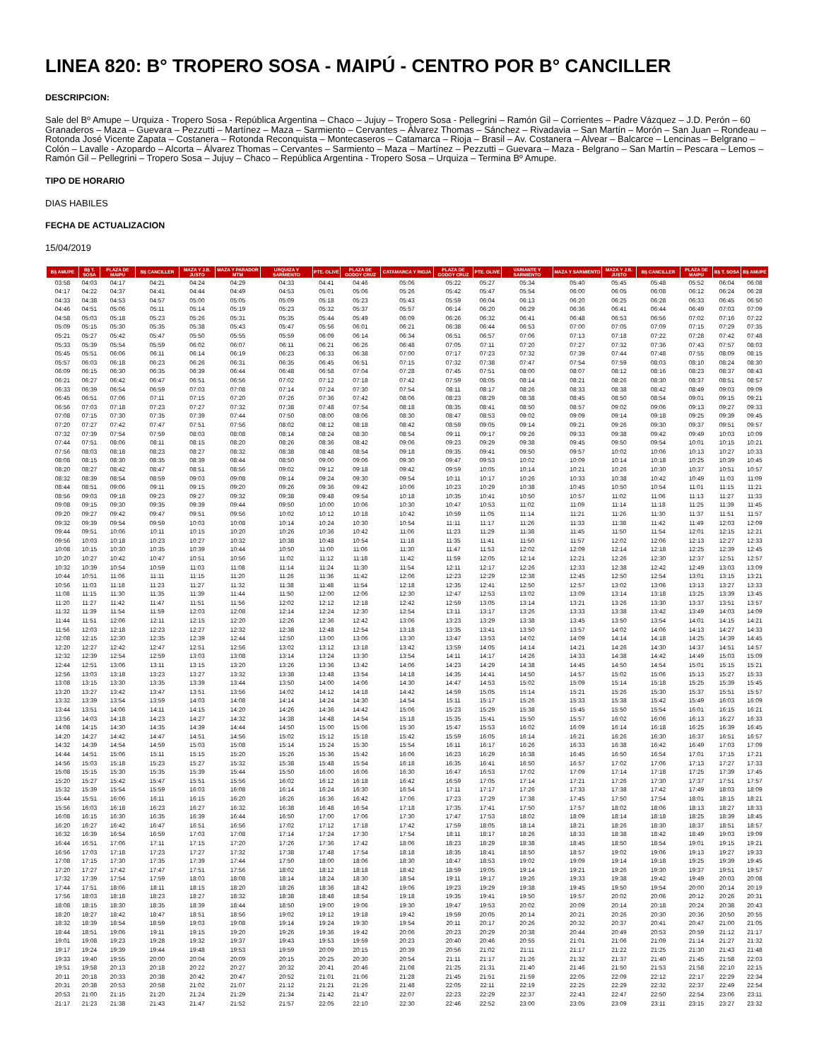LINEA 820: B° TROPERO SOSA - MAIPÚ - CENTRO POR B° CANCILLER
DESCRIPCION:
Sale del Bº Amupe – Urquiza - Tropero Sosa - República Argentina – Chaco – Jujuy – Tropero Sosa - Pellegrini – Ramón Gil – Corrientes – Padre Vázquez – J.D. Perón – 60 Granaderos – Maza – Guevara – Pezzutti – Martínez – Maza – Sarmiento – Cervantes – Álvarez Thomas – Sánchez – Rivadavia – San Martín – Morón – San Juan – Rondeau – Rotonda José Vicente Zapata – Costanera – Rotonda Reconquista – Montecaseros – Catamarca – Rioja – Brasil – Av. Costanera – Alvear – Balcarce – Lencinas – Belgrano – Colón – Lavalle - Azopardo – Alcorta – Álvarez Thomas – Cervantes – Sarmiento – Maza – Martínez – Pezzutti – Guevara – Maza - Belgrano – San Martín – Pescara – Lemos – Ramón Gil – Pellegrini – Tropero Sosa – Jujuy – Chaco – República Argentina - Tropero Sosa – Urquiza – Termina Bº Amupe.
TIPO DE HORARIO
DIAS HABILES
FECHA DE ACTUALIZACION
15/04/2019
| B§ AMUPE | B§ T. SOSA | PLAZA DE MAIPU | B§ CANCILLER | MAZA Y J.B. JUSTO | MAZA Y PARADOR MTM | URQUIZA Y SARMIENTO | PTE. OLIVE | PLAZA DE GODOY CRUZ | CATAMARCA Y RIOJA | PLAZA DE GODOY CRUZ | PTE. OLIVE | VARIANTE Y SARMIENTO | MAZA Y SARMIENTO | MAZA Y J.B. JUSTO | B§ CANCILLER | PLAZA DE MAIPU | B§ T. SOSA | B§ AMUPE |
| --- | --- | --- | --- | --- | --- | --- | --- | --- | --- | --- | --- | --- | --- | --- | --- | --- | --- | --- |
| 03:58 | 04:03 | 04:17 | 04:21 | 04:24 | 04:29 | 04:33 | 04:41 | 04:46 | 05:06 | 05:22 | 05:27 | 05:34 | 05:40 | 05:45 | 05:48 | 05:52 | 06:04 | 06:08 |
| 04:17 | 04:22 | 04:37 | 04:41 | 04:44 | 04:49 | 04:53 | 05:01 | 05:06 | 05:26 | 05:42 | 05:47 | 05:54 | 06:00 | 06:05 | 06:08 | 06:12 | 06:24 | 06:28 |
| 04:33 | 04:38 | 04:53 | 04:57 | 05:00 | 05:05 | 05:09 | 05:18 | 05:23 | 05:43 | 05:59 | 06:04 | 06:13 | 06:20 | 06:25 | 06:28 | 06:33 | 06:45 | 06:50 |
| 04:46 | 04:51 | 05:06 | 05:11 | 05:14 | 05:19 | 05:23 | 05:32 | 05:37 | 05:57 | 06:14 | 06:20 | 06:29 | 06:36 | 06:41 | 06:44 | 06:49 | 07:03 | 07:09 |
| 04:58 | 05:03 | 05:18 | 05:23 | 05:26 | 05:31 | 05:35 | 05:44 | 05:49 | 06:09 | 06:26 | 06:32 | 06:41 | 06:48 | 06:53 | 06:56 | 07:02 | 07:16 | 07:22 |
| 05:09 | 05:15 | 05:30 | 05:35 | 05:38 | 05:43 | 05:47 | 05:56 | 06:01 | 06:21 | 06:38 | 06:44 | 06:53 | 07:00 | 07:05 | 07:09 | 07:15 | 07:29 | 07:35 |
| 05:21 | 05:27 | 05:42 | 05:47 | 05:50 | 05:55 | 05:59 | 06:09 | 06:14 | 06:34 | 06:51 | 06:57 | 07:06 | 07:13 | 07:18 | 07:22 | 07:28 | 07:42 | 07:48 |
| 05:33 | 05:39 | 05:54 | 05:59 | 06:02 | 06:07 | 06:11 | 06:21 | 06:26 | 06:48 | 07:05 | 07:11 | 07:20 | 07:27 | 07:32 | 07:36 | 07:43 | 07:57 | 08:03 |
| 05:45 | 05:51 | 06:06 | 06:11 | 06:14 | 06:19 | 06:23 | 06:33 | 06:38 | 07:00 | 07:17 | 07:23 | 07:32 | 07:39 | 07:44 | 07:48 | 07:55 | 08:09 | 08:15 |
| 05:57 | 06:03 | 06:18 | 06:23 | 06:26 | 06:31 | 06:35 | 06:45 | 06:51 | 07:15 | 07:32 | 07:38 | 07:47 | 07:54 | 07:59 | 08:03 | 08:10 | 08:24 | 08:30 |
| 06:09 | 06:15 | 06:30 | 06:35 | 06:39 | 06:44 | 06:48 | 06:58 | 07:04 | 07:28 | 07:45 | 07:51 | 08:00 | 08:07 | 08:12 | 08:16 | 08:23 | 08:37 | 08:43 |
| 06:21 | 06:27 | 06:42 | 06:47 | 06:51 | 06:56 | 07:02 | 07:12 | 07:18 | 07:42 | 07:59 | 08:05 | 08:14 | 08:21 | 08:26 | 08:30 | 08:37 | 08:51 | 08:57 |
| 06:33 | 06:39 | 06:54 | 06:59 | 07:03 | 07:08 | 07:14 | 07:24 | 07:30 | 07:54 | 08:11 | 08:17 | 08:26 | 08:33 | 08:38 | 08:42 | 08:49 | 09:03 | 09:09 |
| 06:45 | 06:51 | 07:06 | 07:11 | 07:15 | 07:20 | 07:26 | 07:36 | 07:42 | 08:06 | 08:23 | 08:29 | 08:38 | 08:45 | 08:50 | 08:54 | 09:01 | 09:15 | 09:21 |
| 06:56 | 07:03 | 07:18 | 07:23 | 07:27 | 07:32 | 07:38 | 07:48 | 07:54 | 08:18 | 08:35 | 08:41 | 08:50 | 08:57 | 09:02 | 09:06 | 09:13 | 09:27 | 09:33 |
| 07:08 | 07:15 | 07:30 | 07:35 | 07:39 | 07:44 | 07:50 | 08:00 | 08:06 | 08:30 | 08:47 | 08:53 | 09:02 | 09:09 | 09:14 | 09:18 | 09:25 | 09:39 | 09:45 |
| 07:20 | 07:27 | 07:42 | 07:47 | 07:51 | 07:56 | 08:02 | 08:12 | 08:18 | 08:42 | 08:59 | 09:05 | 09:14 | 09:21 | 09:26 | 09:30 | 09:37 | 09:51 | 09:57 |
| 07:32 | 07:39 | 07:54 | 07:59 | 08:03 | 08:08 | 08:14 | 08:24 | 08:30 | 08:54 | 09:11 | 09:17 | 09:26 | 09:33 | 09:38 | 09:42 | 09:49 | 10:03 | 10:09 |
| 07:44 | 07:51 | 08:06 | 08:11 | 08:15 | 08:20 | 08:26 | 08:36 | 08:42 | 09:06 | 09:23 | 09:29 | 09:38 | 09:45 | 09:50 | 09:54 | 10:01 | 10:15 | 10:21 |
| 07:56 | 08:03 | 08:18 | 08:23 | 08:27 | 08:32 | 08:38 | 08:48 | 08:54 | 09:18 | 09:35 | 09:41 | 09:50 | 09:57 | 10:02 | 10:06 | 10:13 | 10:27 | 10:33 |
| 08:08 | 08:15 | 08:30 | 08:35 | 08:39 | 08:44 | 08:50 | 09:00 | 09:06 | 09:30 | 09:47 | 09:53 | 10:02 | 10:09 | 10:14 | 10:18 | 10:25 | 10:39 | 10:45 |
| 08:20 | 08:27 | 08:42 | 08:47 | 08:51 | 08:56 | 09:02 | 09:12 | 09:18 | 09:42 | 09:59 | 10:05 | 10:14 | 10:21 | 10:26 | 10:30 | 10:37 | 10:51 | 10:57 |
| 08:32 | 08:39 | 08:54 | 08:59 | 09:03 | 09:08 | 09:14 | 09:24 | 09:30 | 09:54 | 10:11 | 10:17 | 10:26 | 10:33 | 10:38 | 10:42 | 10:49 | 11:03 | 11:09 |
| 08:44 | 08:51 | 09:06 | 09:11 | 09:15 | 09:20 | 09:26 | 09:36 | 09:42 | 10:06 | 10:23 | 10:29 | 10:38 | 10:45 | 10:50 | 10:54 | 11:01 | 11:15 | 11:21 |
| 08:56 | 09:03 | 09:18 | 09:23 | 09:27 | 09:32 | 09:38 | 09:48 | 09:54 | 10:18 | 10:35 | 10:41 | 10:50 | 10:57 | 11:02 | 11:06 | 11:13 | 11:27 | 11:33 |
| 09:08 | 09:15 | 09:30 | 09:35 | 09:39 | 09:44 | 09:50 | 10:00 | 10:06 | 10:30 | 10:47 | 10:53 | 11:02 | 11:09 | 11:14 | 11:18 | 11:25 | 11:39 | 11:45 |
| 09:20 | 09:27 | 09:42 | 09:47 | 09:51 | 09:56 | 10:02 | 10:12 | 10:18 | 10:42 | 10:59 | 11:05 | 11:14 | 11:21 | 11:26 | 11:30 | 11:37 | 11:51 | 11:57 |
| 09:32 | 09:39 | 09:54 | 09:59 | 10:03 | 10:08 | 10:14 | 10:24 | 10:30 | 10:54 | 11:11 | 11:17 | 11:26 | 11:33 | 11:38 | 11:42 | 11:49 | 12:03 | 12:09 |
| 09:44 | 09:51 | 10:06 | 10:11 | 10:15 | 10:20 | 10:26 | 10:36 | 10:42 | 11:06 | 11:23 | 11:29 | 11:38 | 11:45 | 11:50 | 11:54 | 12:01 | 12:15 | 12:21 |
| 09:56 | 10:03 | 10:18 | 10:23 | 10:27 | 10:32 | 10:38 | 10:48 | 10:54 | 11:18 | 11:35 | 11:41 | 11:50 | 11:57 | 12:02 | 12:06 | 12:13 | 12:27 | 12:33 |
| 10:08 | 10:15 | 10:30 | 10:35 | 10:39 | 10:44 | 10:50 | 11:00 | 11:06 | 11:30 | 11:47 | 11:53 | 12:02 | 12:09 | 12:14 | 12:18 | 12:25 | 12:39 | 12:45 |
| 10:20 | 10:27 | 10:42 | 10:47 | 10:51 | 10:56 | 11:02 | 11:12 | 11:18 | 11:42 | 11:59 | 12:05 | 12:14 | 12:21 | 12:26 | 12:30 | 12:37 | 12:51 | 12:57 |
| 10:32 | 10:39 | 10:54 | 10:59 | 11:03 | 11:08 | 11:14 | 11:24 | 11:30 | 11:54 | 12:11 | 12:17 | 12:26 | 12:33 | 12:38 | 12:42 | 12:49 | 13:03 | 13:09 |
| 10:44 | 10:51 | 11:06 | 11:11 | 11:15 | 11:20 | 11:26 | 11:36 | 11:42 | 12:06 | 12:23 | 12:29 | 12:38 | 12:45 | 12:50 | 12:54 | 13:01 | 13:15 | 13:21 |
| 10:56 | 11:03 | 11:18 | 11:23 | 11:27 | 11:32 | 11:38 | 11:48 | 11:54 | 12:18 | 12:35 | 12:41 | 12:50 | 12:57 | 13:02 | 13:06 | 13:13 | 13:27 | 13:33 |
| 11:08 | 11:15 | 11:30 | 11:35 | 11:39 | 11:44 | 11:50 | 12:00 | 12:06 | 12:30 | 12:47 | 12:53 | 13:02 | 13:09 | 13:14 | 13:18 | 13:25 | 13:39 | 13:45 |
| 11:20 | 11:27 | 11:42 | 11:47 | 11:51 | 11:56 | 12:02 | 12:12 | 12:18 | 12:42 | 12:59 | 13:05 | 13:14 | 13:21 | 13:26 | 13:30 | 13:37 | 13:51 | 13:57 |
| 11:32 | 11:39 | 11:54 | 11:59 | 12:03 | 12:08 | 12:14 | 12:24 | 12:30 | 12:54 | 13:11 | 13:17 | 13:26 | 13:33 | 13:38 | 13:42 | 13:49 | 14:03 | 14:09 |
| 11:44 | 11:51 | 12:06 | 12:11 | 12:15 | 12:20 | 12:26 | 12:36 | 12:42 | 13:06 | 13:23 | 13:29 | 13:38 | 13:45 | 13:50 | 13:54 | 14:01 | 14:15 | 14:21 |
| 11:56 | 12:03 | 12:18 | 12:23 | 12:27 | 12:32 | 12:38 | 12:48 | 12:54 | 13:18 | 13:35 | 13:41 | 13:50 | 13:57 | 14:02 | 14:06 | 14:13 | 14:27 | 14:33 |
| 12:08 | 12:15 | 12:30 | 12:35 | 12:39 | 12:44 | 12:50 | 13:00 | 13:06 | 13:30 | 13:47 | 13:53 | 14:02 | 14:09 | 14:14 | 14:18 | 14:25 | 14:39 | 14:45 |
| 12:20 | 12:27 | 12:42 | 12:47 | 12:51 | 12:56 | 13:02 | 13:12 | 13:18 | 13:42 | 13:59 | 14:05 | 14:14 | 14:21 | 14:26 | 14:30 | 14:37 | 14:51 | 14:57 |
| 12:32 | 12:39 | 12:54 | 12:59 | 13:03 | 13:08 | 13:14 | 13:24 | 13:30 | 13:54 | 14:11 | 14:17 | 14:26 | 14:33 | 14:38 | 14:42 | 14:49 | 15:03 | 15:09 |
| 12:44 | 12:51 | 13:06 | 13:11 | 13:15 | 13:20 | 13:26 | 13:36 | 13:42 | 14:06 | 14:23 | 14:29 | 14:38 | 14:45 | 14:50 | 14:54 | 15:01 | 15:15 | 15:21 |
| 12:56 | 13:03 | 13:18 | 13:23 | 13:27 | 13:32 | 13:38 | 13:48 | 13:54 | 14:18 | 14:35 | 14:41 | 14:50 | 14:57 | 15:02 | 15:06 | 15:13 | 15:27 | 15:33 |
| 13:08 | 13:15 | 13:30 | 13:35 | 13:39 | 13:44 | 13:50 | 14:00 | 14:06 | 14:30 | 14:47 | 14:53 | 15:02 | 15:09 | 15:14 | 15:18 | 15:25 | 15:39 | 15:45 |
| 13:20 | 13:27 | 13:42 | 13:47 | 13:51 | 13:56 | 14:02 | 14:12 | 14:18 | 14:42 | 14:59 | 15:05 | 15:14 | 15:21 | 15:26 | 15:30 | 15:37 | 15:51 | 15:57 |
| 13:32 | 13:39 | 13:54 | 13:59 | 14:03 | 14:08 | 14:14 | 14:24 | 14:30 | 14:54 | 15:11 | 15:17 | 15:26 | 15:33 | 15:38 | 15:42 | 15:49 | 16:03 | 16:09 |
| 13:44 | 13:51 | 14:06 | 14:11 | 14:15 | 14:20 | 14:26 | 14:36 | 14:42 | 15:06 | 15:23 | 15:29 | 15:38 | 15:45 | 15:50 | 15:54 | 16:01 | 16:15 | 16:21 |
| 13:56 | 14:03 | 14:18 | 14:23 | 14:27 | 14:32 | 14:38 | 14:48 | 14:54 | 15:18 | 15:35 | 15:41 | 15:50 | 15:57 | 16:02 | 16:06 | 16:13 | 16:27 | 16:33 |
| 14:08 | 14:15 | 14:30 | 14:35 | 14:39 | 14:44 | 14:50 | 15:00 | 15:06 | 15:30 | 15:47 | 15:53 | 16:02 | 16:09 | 16:14 | 16:18 | 16:25 | 16:39 | 16:45 |
| 14:20 | 14:27 | 14:42 | 14:47 | 14:51 | 14:56 | 15:02 | 15:12 | 15:18 | 15:42 | 15:59 | 16:05 | 16:14 | 16:21 | 16:26 | 16:30 | 16:37 | 16:51 | 16:57 |
| 14:32 | 14:39 | 14:54 | 14:59 | 15:03 | 15:08 | 15:14 | 15:24 | 15:30 | 15:54 | 16:11 | 16:17 | 16:26 | 16:33 | 16:38 | 16:42 | 16:49 | 17:03 | 17:09 |
| 14:44 | 14:51 | 15:06 | 15:11 | 15:15 | 15:20 | 15:26 | 15:36 | 15:42 | 16:06 | 16:23 | 16:29 | 16:38 | 16:45 | 16:50 | 16:54 | 17:01 | 17:15 | 17:21 |
| 14:56 | 15:03 | 15:18 | 15:23 | 15:27 | 15:32 | 15:38 | 15:48 | 15:54 | 16:18 | 16:35 | 16:41 | 16:50 | 16:57 | 17:02 | 17:06 | 17:13 | 17:27 | 17:33 |
| 15:08 | 15:15 | 15:30 | 15:35 | 15:39 | 15:44 | 15:50 | 16:00 | 16:06 | 16:30 | 16:47 | 16:53 | 17:02 | 17:09 | 17:14 | 17:18 | 17:25 | 17:39 | 17:45 |
| 15:20 | 15:27 | 15:42 | 15:47 | 15:51 | 15:56 | 16:02 | 16:12 | 16:18 | 16:42 | 16:59 | 17:05 | 17:14 | 17:21 | 17:26 | 17:30 | 17:37 | 17:51 | 17:57 |
| 15:32 | 15:39 | 15:54 | 15:59 | 16:03 | 16:08 | 16:14 | 16:24 | 16:30 | 16:54 | 17:11 | 17:17 | 17:26 | 17:33 | 17:38 | 17:42 | 17:49 | 18:03 | 18:09 |
| 15:44 | 15:51 | 16:06 | 16:11 | 16:15 | 16:20 | 16:26 | 16:36 | 16:42 | 17:06 | 17:23 | 17:29 | 17:38 | 17:45 | 17:50 | 17:54 | 18:01 | 18:15 | 18:21 |
| 15:56 | 16:03 | 16:18 | 16:23 | 16:27 | 16:32 | 16:38 | 16:48 | 16:54 | 17:18 | 17:35 | 17:41 | 17:50 | 17:57 | 18:02 | 18:06 | 18:13 | 18:27 | 18:33 |
| 16:08 | 16:15 | 16:30 | 16:35 | 16:39 | 16:44 | 16:50 | 17:00 | 17:06 | 17:30 | 17:47 | 17:53 | 18:02 | 18:09 | 18:14 | 18:18 | 18:25 | 18:39 | 18:45 |
| 16:20 | 16:27 | 16:42 | 16:47 | 16:51 | 16:56 | 17:02 | 17:12 | 17:18 | 17:42 | 17:59 | 18:05 | 18:14 | 18:21 | 18:26 | 18:30 | 18:37 | 18:51 | 18:57 |
| 16:32 | 16:39 | 16:54 | 16:59 | 17:03 | 17:08 | 17:14 | 17:24 | 17:30 | 17:54 | 18:11 | 18:17 | 18:26 | 18:33 | 18:38 | 18:42 | 18:49 | 19:03 | 19:09 |
| 16:44 | 16:51 | 17:06 | 17:11 | 17:15 | 17:20 | 17:26 | 17:36 | 17:42 | 18:06 | 18:23 | 18:29 | 18:38 | 18:45 | 18:50 | 18:54 | 19:01 | 19:15 | 19:21 |
| 16:56 | 17:03 | 17:18 | 17:23 | 17:27 | 17:32 | 17:38 | 17:48 | 17:54 | 18:18 | 18:35 | 18:41 | 18:50 | 18:57 | 19:02 | 19:06 | 19:13 | 19:27 | 19:33 |
| 17:08 | 17:15 | 17:30 | 17:35 | 17:39 | 17:44 | 17:50 | 18:00 | 18:06 | 18:30 | 18:47 | 18:53 | 19:02 | 19:09 | 19:14 | 19:18 | 19:25 | 19:39 | 19:45 |
| 17:20 | 17:27 | 17:42 | 17:47 | 17:51 | 17:56 | 18:02 | 18:12 | 18:18 | 18:42 | 18:59 | 19:05 | 19:14 | 19:21 | 19:26 | 19:30 | 19:37 | 19:51 | 19:57 |
| 17:32 | 17:39 | 17:54 | 17:59 | 18:03 | 18:08 | 18:14 | 18:24 | 18:30 | 18:54 | 19:11 | 19:17 | 19:26 | 19:33 | 19:38 | 19:42 | 19:49 | 20:03 | 20:08 |
| 17:44 | 17:51 | 18:06 | 18:11 | 18:15 | 18:20 | 18:26 | 18:36 | 18:42 | 19:06 | 19:23 | 19:29 | 19:38 | 19:45 | 19:50 | 19:54 | 20:00 | 20:14 | 20:19 |
| 17:56 | 18:03 | 18:18 | 18:23 | 18:27 | 18:32 | 18:38 | 18:48 | 18:54 | 19:18 | 19:35 | 19:41 | 19:50 | 19:57 | 20:02 | 20:06 | 20:12 | 20:26 | 20:31 |
| 18:08 | 18:15 | 18:30 | 18:35 | 18:39 | 18:44 | 18:50 | 19:00 | 19:06 | 19:30 | 19:47 | 19:53 | 20:02 | 20:09 | 20:14 | 20:18 | 20:24 | 20:38 | 20:43 |
| 18:20 | 18:27 | 18:42 | 18:47 | 18:51 | 18:56 | 19:02 | 19:12 | 19:18 | 19:42 | 19:59 | 20:05 | 20:14 | 20:21 | 20:26 | 20:30 | 20:36 | 20:50 | 20:55 |
| 18:32 | 18:39 | 18:54 | 18:59 | 19:03 | 19:08 | 19:14 | 19:24 | 19:30 | 19:54 | 20:11 | 20:17 | 20:26 | 20:32 | 20:37 | 20:41 | 20:47 | 21:00 | 21:05 |
| 18:44 | 18:51 | 19:06 | 19:11 | 19:15 | 19:20 | 19:26 | 19:36 | 19:42 | 20:06 | 20:23 | 20:29 | 20:38 | 20:44 | 20:49 | 20:53 | 20:59 | 21:12 | 21:17 |
| 19:01 | 19:08 | 19:23 | 19:28 | 19:32 | 19:37 | 19:43 | 19:53 | 19:59 | 20:23 | 20:40 | 20:46 | 20:55 | 21:01 | 21:06 | 21:09 | 21:14 | 21:27 | 21:32 |
| 19:17 | 19:24 | 19:39 | 19:44 | 19:48 | 19:53 | 19:59 | 20:09 | 20:15 | 20:39 | 20:56 | 21:02 | 21:11 | 21:17 | 21:22 | 21:25 | 21:30 | 21:43 | 21:48 |
| 19:33 | 19:40 | 19:55 | 20:00 | 20:04 | 20:09 | 20:15 | 20:25 | 20:30 | 20:54 | 21:11 | 21:17 | 21:26 | 21:32 | 21:37 | 21:40 | 21:45 | 21:58 | 22:03 |
| 19:51 | 19:58 | 20:13 | 20:18 | 20:22 | 20:27 | 20:32 | 20:41 | 20:46 | 21:08 | 21:25 | 21:31 | 21:40 | 21:46 | 21:50 | 21:53 | 21:58 | 22:10 | 22:15 |
| 20:11 | 20:18 | 20:33 | 20:38 | 20:42 | 20:47 | 20:52 | 21:01 | 21:06 | 21:28 | 21:45 | 21:51 | 21:59 | 22:05 | 22:09 | 22:12 | 22:17 | 22:29 | 22:34 |
| 20:31 | 20:38 | 20:53 | 20:58 | 21:02 | 21:07 | 21:12 | 21:21 | 21:26 | 21:48 | 22:05 | 22:11 | 22:19 | 22:25 | 22:29 | 22:32 | 22:37 | 22:49 | 22:54 |
| 20:53 | 21:00 | 21:15 | 21:20 | 21:24 | 21:29 | 21:34 | 21:42 | 21:47 | 22:07 | 22:23 | 22:29 | 22:37 | 22:43 | 22:47 | 22:50 | 22:54 | 23:06 | 23:11 |
| 21:17 | 21:23 | 21:38 | 21:43 | 21:47 | 21:52 | 21:57 | 22:05 | 22:10 | 22:30 | 22:46 | 22:52 | 23:00 | 23:05 | 23:09 | 23:11 | 23:15 | 23:27 | 23:32 |